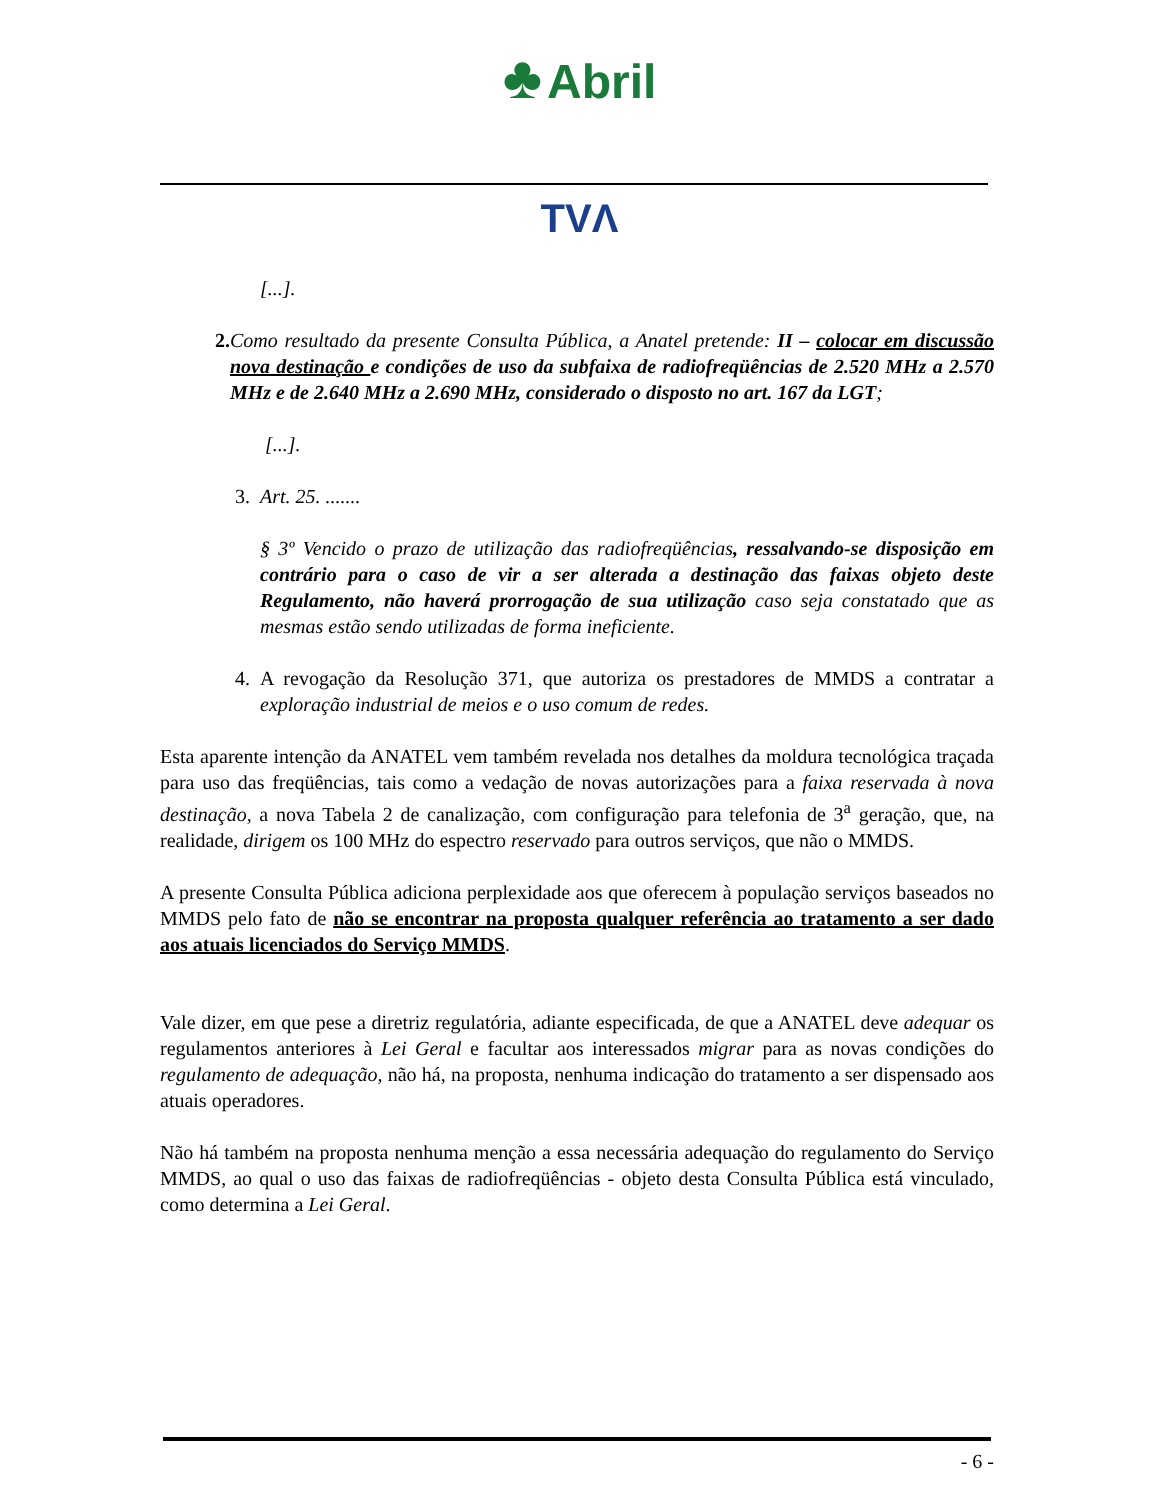♣ Abril
TVΛ
[...].
2. Como resultado da presente Consulta Pública, a Anatel pretende: II – colocar em discussão nova destinação e condições de uso da subfaixa de radiofreqüências de 2.520 MHz a 2.570 MHz e de 2.640 MHz a 2.690 MHz, considerado o disposto no art. 167 da LGT;
[...].
3. Art. 25. .......
§ 3º Vencido o prazo de utilização das radiofreqüências, ressalvando-se disposição em contrário para o caso de vir a ser alterada a destinação das faixas objeto deste Regulamento, não haverá prorrogação de sua utilização caso seja constatado que as mesmas estão sendo utilizadas de forma ineficiente.
4. A revogação da Resolução 371, que autoriza os prestadores de MMDS a contratar a exploração industrial de meios e o uso comum de redes.
Esta aparente intenção da ANATEL vem também revelada nos detalhes da moldura tecnológica traçada para uso das freqüências, tais como a vedação de novas autorizações para a faixa reservada à nova destinação, a nova Tabela 2 de canalização, com configuração para telefonia de 3<sup>a</sup> geração, que, na realidade, dirigem os 100 MHz do espectro reservado para outros serviços, que não o MMDS.
A presente Consulta Pública adiciona perplexidade aos que oferecem à população serviços baseados no MMDS pelo fato de não se encontrar na proposta qualquer referência ao tratamento a ser dado aos atuais licenciados do Serviço MMDS.
Vale dizer, em que pese a diretriz regulatória, adiante especificada, de que a ANATEL deve adequar os regulamentos anteriores à Lei Geral e facultar aos interessados migrar para as novas condições do regulamento de adequação, não há, na proposta, nenhuma indicação do tratamento a ser dispensado aos atuais operadores.
Não há também na proposta nenhuma menção a essa necessária adequação do regulamento do Serviço MMDS, ao qual o uso das faixas de radiofreqüências - objeto desta Consulta Pública está vinculado, como determina a Lei Geral.
- 6 -